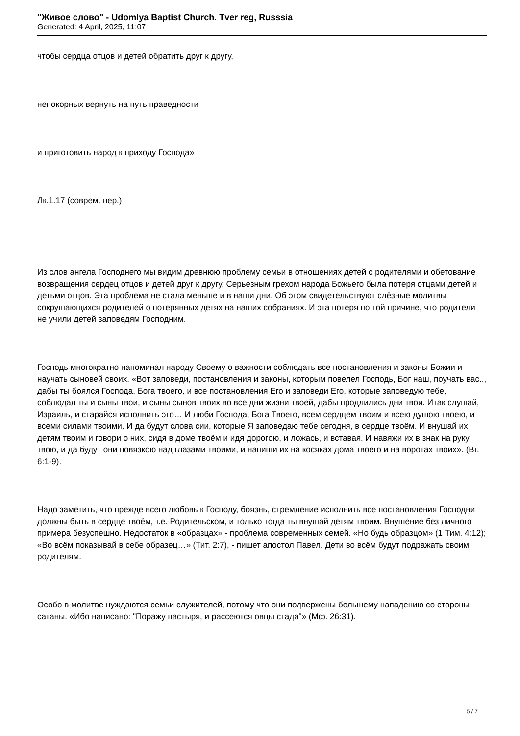"Живое слово" - Udomlya Baptist Church. Tver reg, Russsia
Generated: 4 April, 2025, 11:07
чтобы сердца отцов и детей обратить друг к другу,
непокорных вернуть на путь праведности
и приготовить народ к приходу Господа»
Лк.1.17 (соврем. пер.)
Из слов ангела Господнего мы видим древнюю проблему семьи в отношениях детей с родителями и обетование возвращения сердец отцов и детей друг к другу. Серьезным грехом народа Божьего была потеря отцами детей и детьми отцов. Эта проблема не стала меньше и в наши дни. Об этом свидетельствуют слёзные молитвы сокрушающихся родителей о потерянных детях на наших собраниях. И эта потеря по той причине, что родители не учили детей заповедям Господним.
Господь многократно напоминал народу Своему о важности соблюдать все постановления и законы Божии и научать сыновей своих. «Вот заповеди, постановления и законы, которым повелел Господь, Бог наш, поучать вас.., дабы ты боялся Господа, Бога твоего, и все постановления Его и заповеди Его, которые заповедую тебе, соблюдал ты и сыны твои, и сыны сынов твоих во все дни жизни твоей, дабы продлились дни твои. Итак слушай, Израиль, и старайся исполнить это… И люби Господа, Бога Твоего, всем сердцем твоим и всею душою твоею, и всеми силами твоими. И да будут слова сии, которые Я заповедаю тебе сегодня, в сердце твоём. И внушай их детям твоим и говори о них, сидя в доме твоём и идя дорогою, и ложась, и вставая. И навяжи их в знак на руку твою, и да будут они повязкою над глазами твоими, и напиши их на косяках дома твоего и на воротах твоих». (Вт. 6:1-9).
Надо заметить, что прежде всего любовь к Господу, боязнь, стремление исполнить все постановления Господни должны быть в сердце твоём, т.е. Родительском, и только тогда ты внушай детям твоим. Внушение без личного примера безуспешно. Недостаток в «образцах» - проблема современных семей. «Но будь образцом» (1 Тим. 4:12); «Во всём показывай в себе образец…» (Тит. 2:7), - пишет апостол Павел. Дети во всём будут подражать своим родителям.
Особо в молитве нуждаются семьи служителей, потому что они подвержены большему нападению со стороны сатаны. «Ибо написано: "Поражу пастыря, и рассеются овцы стада"» (Мф. 26:31).
5 / 7